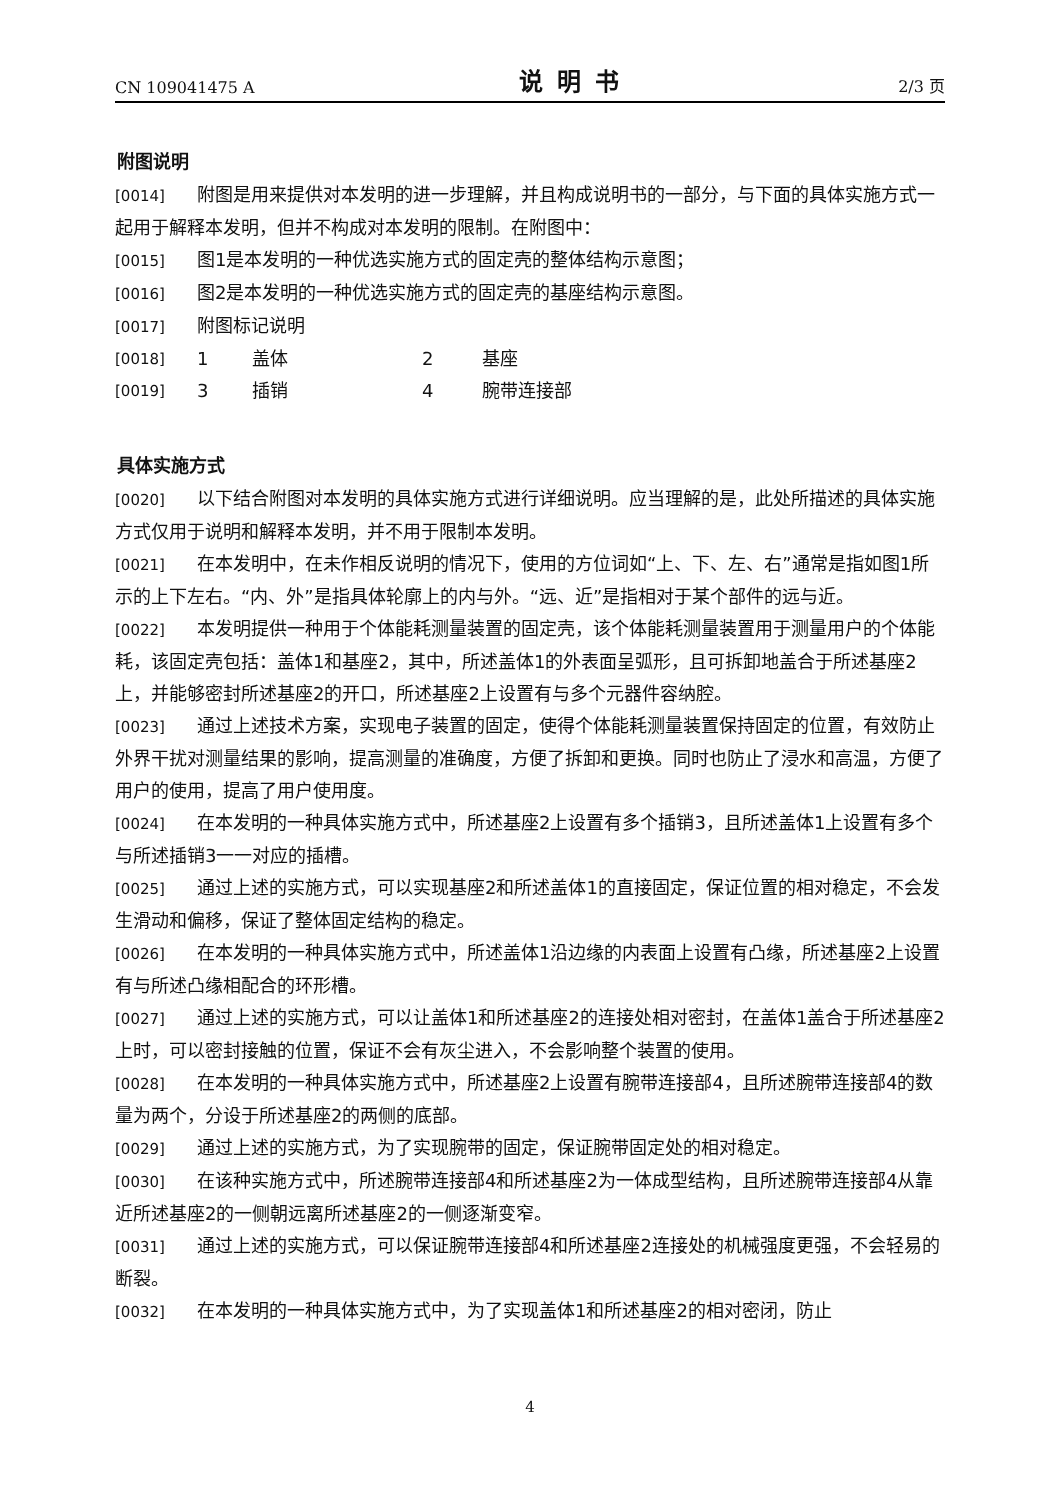CN 109041475 A 说明书 2/3 页
附图说明
[0014] 附图是用来提供对本发明的进一步理解，并且构成说明书的一部分，与下面的具体实施方式一起用于解释本发明，但并不构成对本发明的限制。在附图中：
[0015] 图1是本发明的一种优选实施方式的固定壳的整体结构示意图；
[0016] 图2是本发明的一种优选实施方式的固定壳的基座结构示意图。
[0017] 附图标记说明
[0018] 1 盖体 2 基座
[0019] 3 插销 4 腕带连接部
具体实施方式
[0020] 以下结合附图对本发明的具体实施方式进行详细说明。应当理解的是，此处所描述的具体实施方式仅用于说明和解释本发明，并不用于限制本发明。
[0021] 在本发明中，在未作相反说明的情况下，使用的方位词如“上、下、左、右”通常是指如图1所示的上下左右。“内、外”是指具体轮廓上的内与外。“远、近”是指相对于某个部件的远与近。
[0022] 本发明提供一种用于个体能耗测量装置的固定壳，该个体能耗测量装置用于测量用户的个体能耗，该固定壳包括：盖体1和基座2，其中，所述盖体1的外表面呈弧形，且可拆卸地盖合于所述基座2上，并能够密封所述基座2的开口，所述基座2上设置有与多个元器件容纳腔。
[0023] 通过上述技术方案，实现电子装置的固定，使得个体能耗测量装置保持固定的位置，有效防止外界干扰对测量结果的影响，提高测量的准确度，方便了拆卸和更换。同时也防止了浸水和高温，方便了用户的使用，提高了用户使用度。
[0024] 在本发明的一种具体实施方式中，所述基座2上设置有多个插销3，且所述盖体1上设置有多个与所述插销3一一对应的插槽。
[0025] 通过上述的实施方式，可以实现基座2和所述盖体1的直接固定，保证位置的相对稳定，不会发生滑动和偏移，保证了整体固定结构的稳定。
[0026] 在本发明的一种具体实施方式中，所述盖体1沿边缘的内表面上设置有凸缘，所述基座2上设置有与所述凸缘相配合的环形槽。
[0027] 通过上述的实施方式，可以让盖体1和所述基座2的连接处相对密封，在盖体1盖合于所述基座2上时，可以密封接触的位置，保证不会有灰尘进入，不会影响整个装置的使用。
[0028] 在本发明的一种具体实施方式中，所述基座2上设置有腕带连接部4，且所述腕带连接部4的数量为两个，分设于所述基座2的两侧的底部。
[0029] 通过上述的实施方式，为了实现腕带的固定，保证腕带固定处的相对稳定。
[0030] 在该种实施方式中，所述腕带连接部4和所述基座2为一体成型结构，且所述腕带连接部4从靠近所述基座2的一侧朝远离所述基座2的一侧逐渐变窄。
[0031] 通过上述的实施方式，可以保证腕带连接部4和所述基座2连接处的机械强度更强，不会轻易的断裂。
[0032] 在本发明的一种具体实施方式中，为了实现盖体1和所述基座2的相对密闭，防止
4